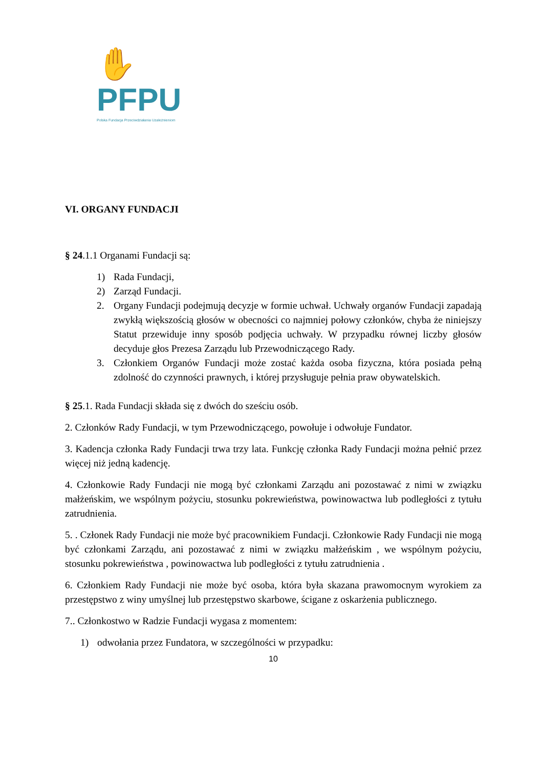✋PFPU
Polska Fundacja Przeciwdziałania Uzależnieniom
VI. ORGANY FUNDACJI
§ 24.1.1 Organami Fundacji są:
1) Rada Fundacji,
2) Zarząd Fundacji.
2. Organy Fundacji podejmują decyzje w formie uchwał. Uchwały organów Fundacji zapadają zwykłą większością głosów w obecności co najmniej połowy członków, chyba że niniejszy Statut przewiduje inny sposób podjęcia uchwały. W przypadku równej liczby głosów decyduje głos Prezesa Zarządu lub Przewodniczącego Rady.
3. Członkiem Organów Fundacji może zostać każda osoba fizyczna, która posiada pełną zdolność do czynności prawnych, i której przysługuje pełnia praw obywatelskich.
§ 25.1. Rada Fundacji składa się z dwóch do sześciu osób.
2. Członków Rady Fundacji, w tym Przewodniczącego, powołuje i odwołuje Fundator.
3. Kadencja członka Rady Fundacji trwa trzy lata. Funkcję członka Rady Fundacji można pełnić przez więcej niż jedną kadencję.
4. Członkowie Rady Fundacji nie mogą być członkami Zarządu ani pozostawać z nimi w związku małżeńskim, we wspólnym pożyciu, stosunku pokrewieństwa, powinowactwa lub podległości z tytułu zatrudnienia.
5. . Członek Rady Fundacji nie może być pracownikiem Fundacji. Członkowie Rady Fundacji nie mogą być członkami Zarządu, ani pozostawać z nimi w związku małżeńskim , we wspólnym pożyciu, stosunku pokrewieństwa , powinowactwa lub podległości z tytułu zatrudnienia .
6. Członkiem Rady Fundacji nie może być osoba, która była skazana prawomocnym wyrokiem za przestępstwo z winy umyślnej lub przestępstwo skarbowe, ścigane z oskarżenia publicznego.
7.. Członkostwo w Radzie Fundacji wygasa z momentem:
1) odwołania przez Fundatora, w szczególności w przypadku:
10